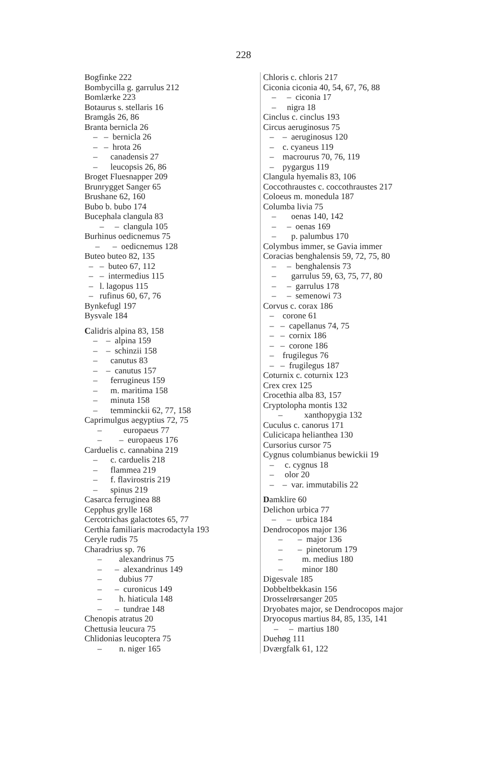228
Bogfinke 222
Bombycilla g. garrulus 212
Bomlærke 223
Botaurus s. stellaris 16
Bramgås 26, 86
Branta bernicla 26
– – bernicla 26
– – hrota 26
– canadensis 27
– leucopsis 26, 86
Broget Fluesnapper 209
Brunrygget Sanger 65
Brushane 62, 160
Bubo b. bubo 174
Bucephala clangula 83
– – clangula 105
Burhinus oedicnemus 75
– – oedicnemus 128
Buteo buteo 82, 135
– – buteo 67, 112
– – intermedius 115
– l. lagopus 115
– rufinus 60, 67, 76
Bynkefugl 197
Bysvale 184
Calidris alpina 83, 158
– – alpina 159
– – schinzii 158
– canutus 83
– – canutus 157
– ferrugineus 159
– m. maritima 158
– minuta 158
– temminckii 62, 77, 158
Caprimulgus aegyptius 72, 75
– europaeus 77
– – europaeus 176
Carduelis c. cannabina 219
– c. carduelis 218
– flammea 219
– f. flavirostris 219
– spinus 219
Casarca ferruginea 88
Cepphus grylle 168
Cercotrichas galactotes 65, 77
Certhia familiaris macrodactyla 193
Ceryle rudis 75
Charadrius sp. 76
– alexandrinus 75
– – alexandrinus 149
– dubius 77
– – curonicus 149
– h. hiaticula 148
– – tundrae 148
Chenopis atratus 20
Chettusia leucura 75
Chlidonias leucoptera 75
– n. niger 165
Chloris c. chloris 217
Ciconia ciconia 40, 54, 67, 76, 88
– – ciconia 17
– nigra 18
Cinclus c. cinclus 193
Circus aeruginosus 75
– – aeruginosus 120
– c. cyaneus 119
– macrourus 70, 76, 119
– pygargus 119
Clangula hyemalis 83, 106
Coccothraustes c. coccothraustes 217
Coloeus m. monedula 187
Columba livia 75
– oenas 140, 142
– – oenas 169
– p. palumbus 170
Colymbus immer, se Gavia immer
Coracias benghalensis 59, 72, 75, 80
– – benghalensis 73
– garrulus 59, 63, 75, 77, 80
– – garrulus 178
– – semenowi 73
Corvus c. corax 186
– corone 61
– – capellanus 74, 75
– – cornix 186
– – corone 186
– frugilegus 76
– – frugilegus 187
Coturnix c. coturnix 123
Crex crex 125
Crocethia alba 83, 157
Cryptolopha montis 132
– xanthopygia 132
Cuculus c. canorus 171
Culicicapa helianthea 130
Cursorius cursor 75
Cygnus columbianus bewickii 19
– c. cygnus 18
– olor 20
– – var. immutabilis 22
Damklire 60
Delichon urbica 77
– – urbica 184
Dendrocopos major 136
– – major 136
– – pinetorum 179
– m. medius 180
– minor 180
Digesvale 185
Dobbeltbekkasin 156
Drosselrørsanger 205
Dryobates major, se Dendrocopos major
Dryocopus martius 84, 85, 135, 141
– – martius 180
Duehøg 111
Dværgfalk 61, 122